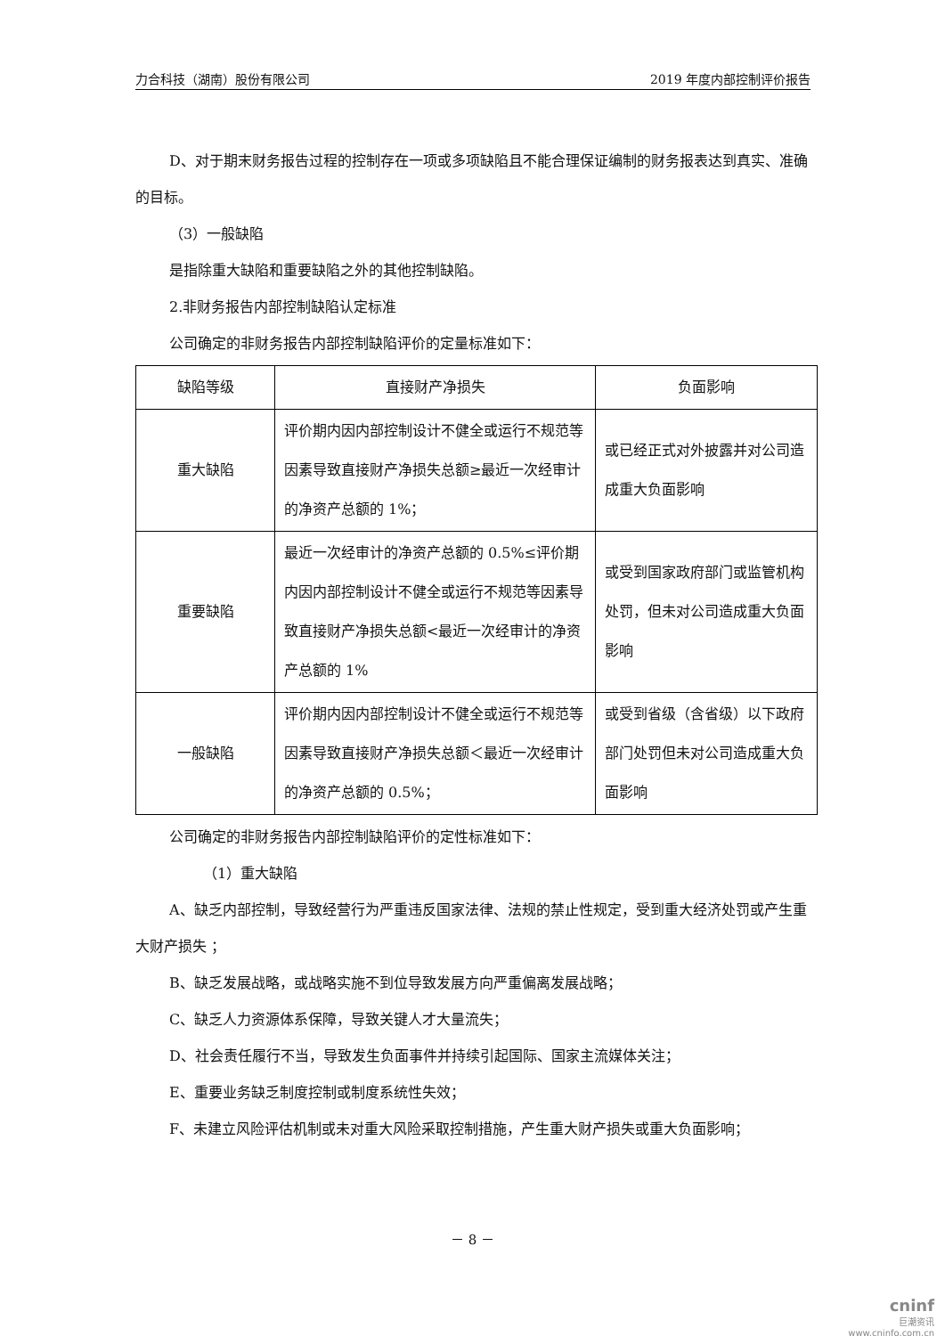力合科技（湖南）股份有限公司 2019 年度内部控制评价报告
D、对于期末财务报告过程的控制存在一项或多项缺陷且不能合理保证编制的财务报表达到真实、准确的目标。
（3）一般缺陷
是指除重大缺陷和重要缺陷之外的其他控制缺陷。
2.非财务报告内部控制缺陷认定标准
公司确定的非财务报告内部控制缺陷评价的定量标准如下：
| 缺陷等级 | 直接财产净损失 | 负面影响 |
| --- | --- | --- |
| 重大缺陷 | 评价期内因内部控制设计不健全或运行不规范等因素导致直接财产净损失总额≥最近一次经审计的净资产总额的 1%； | 或已经正式对外披露并对公司造成重大负面影响 |
| 重要缺陷 | 最近一次经审计的净资产总额的 0.5%≤评价期内因内部控制设计不健全或运行不规范等因素导致直接财产净损失总额<最近一次经审计的净资产总额的 1% | 或受到国家政府部门或监管机构处罚，但未对公司造成重大负面影响 |
| 一般缺陷 | 评价期内因内部控制设计不健全或运行不规范等因素导致直接财产净损失总额＜最近一次经审计的净资产总额的 0.5%； | 或受到省级（含省级）以下政府部门处罚但未对公司造成重大负面影响 |
公司确定的非财务报告内部控制缺陷评价的定性标准如下：
（1）重大缺陷
A、缺乏内部控制，导致经营行为严重违反国家法律、法规的禁止性规定，受到重大经济处罚或产生重大财产损失 ；
B、缺乏发展战略，或战略实施不到位导致发展方向严重偏离发展战略；
C、缺乏人力资源体系保障，导致关键人才大量流失；
D、社会责任履行不当，导致发生负面事件并持续引起国际、国家主流媒体关注；
E、重要业务缺乏制度控制或制度系统性失效；
F、未建立风险评估机制或未对重大风险采取控制措施，产生重大财产损失或重大负面影响；
－ 8 －
cninf
巨潮资讯
www.cninfo.com.cn